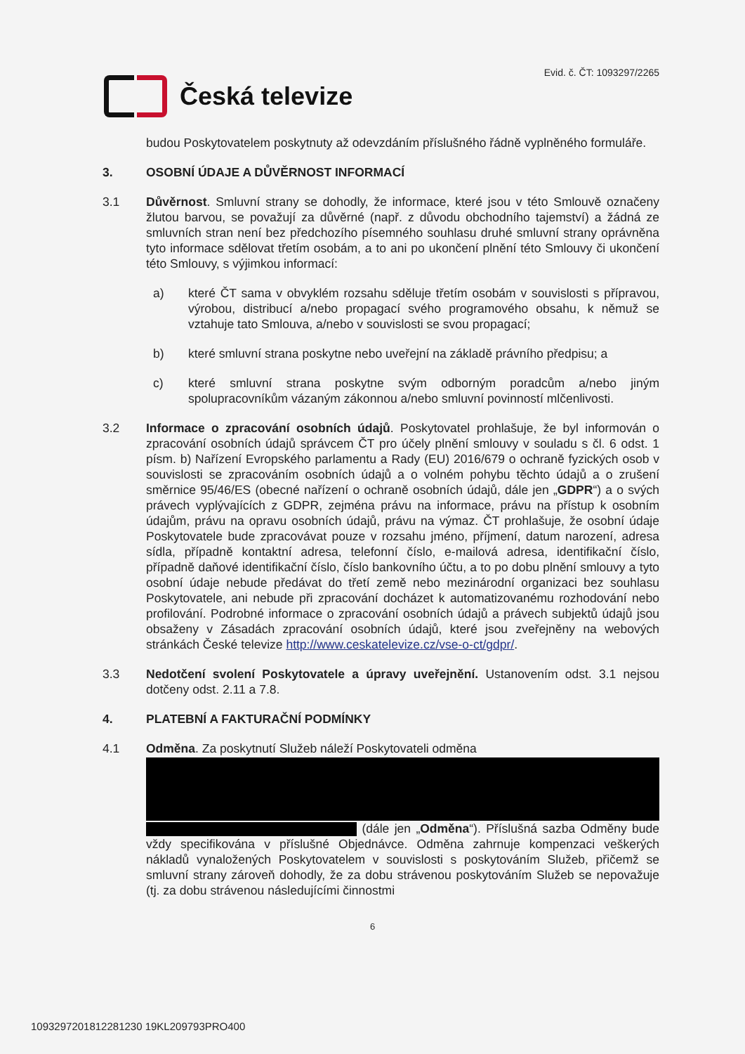Česká televize
Evid. č. ČT: 1093297/2265
budou Poskytovatelem poskytnuty až odevzdáním příslušného řádně vyplněného formuláře.
3. OSOBNÍ ÚDAJE A DŮVĚRNOST INFORMACÍ
3.1 Důvěrnost. Smluvní strany se dohodly, že informace, které jsou v této Smlouvě označeny žlutou barvou, se považují za důvěrné (např. z důvodu obchodního tajemství) a žádná ze smluvních stran není bez předchozího písemného souhlasu druhé smluvní strany oprávněna tyto informace sdělovat třetím osobám, a to ani po ukončení plnění této Smlouvy či ukončení této Smlouvy, s výjimkou informací:
a) které ČT sama v obvyklém rozsahu sděluje třetím osobám v souvislosti s přípravou, výrobou, distribucí a/nebo propagací svého programového obsahu, k němuž se vztahuje tato Smlouva, a/nebo v souvislosti se svou propagací;
b) které smluvní strana poskytne nebo uveřejní na základě právního předpisu; a
c) které smluvní strana poskytne svým odborným poradcům a/nebo jiným spolupracovníkům vázaným zákonnou a/nebo smluvní povinností mlčenlivosti.
3.2 Informace o zpracování osobních údajů. Poskytovatel prohlašuje, že byl informován o zpracování osobních údajů správcem ČT pro účely plnění smlouvy v souladu s čl. 6 odst. 1 písm. b) Nařízení Evropského parlamentu a Rady (EU) 2016/679 o ochraně fyzických osob v souvislosti se zpracováním osobních údajů a o volném pohybu těchto údajů a o zrušení směrnice 95/46/ES (obecné nařízení o ochraně osobních údajů, dále jen „GDPR“) a o svých právech vyplývajících z GDPR, zejména právu na informace, právu na přístup k osobním údajům, právu na opravu osobních údajů, právu na výmaz. ČT prohlašuje, že osobní údaje Poskytovatele bude zpracovávat pouze v rozsahu jméno, příjmení, datum narození, adresa sídla, případně kontaktní adresa, telefonní číslo, e-mailová adresa, identifikační číslo, případně daňové identifikační číslo, číslo bankovního účtu, a to po dobu plnění smlouvy a tyto osobní údaje nebude předávat do třetí země nebo mezinárodní organizaci bez souhlasu Poskytovatele, ani nebude při zpracování docházet k automatizovanému rozhodování nebo profilování. Podrobné informace o zpracování osobních údajů a právech subjektů údajů jsou obsaženy v Zásadách zpracování osobních údajů, které jsou zveřejněny na webových stránkách České televize http://www.ceskatelevize.cz/vse-o-ct/gdpr/.
3.3 Nedotčení svolení Poskytovatele a úpravy uveřejnění. Ustanovením odst. 3.1 nejsou dotčeny odst. 2.11 a 7.8.
4. PLATEBNÍ A FAKTURAČNÍ PODMÍNKY
4.1 Odměna. Za poskytnutí Služeb náleží Poskytovateli odměna
(dále jen „Odměna“). Příslušná sazba Odměny bude vždy specifikována v příslušné Objednávce. Odměna zahrnuje kompenzaci veškerých nákladů vynaložených Poskytovatelem v souvislosti s poskytováním Služeb, přičemž se smluvní strany zároveň dohodly, že za dobu strávenou poskytováním Služeb se nepovažuje (tj. za dobu strávenou následujícími činnostmi
6
1093297201812281230 19KL209793PRO400